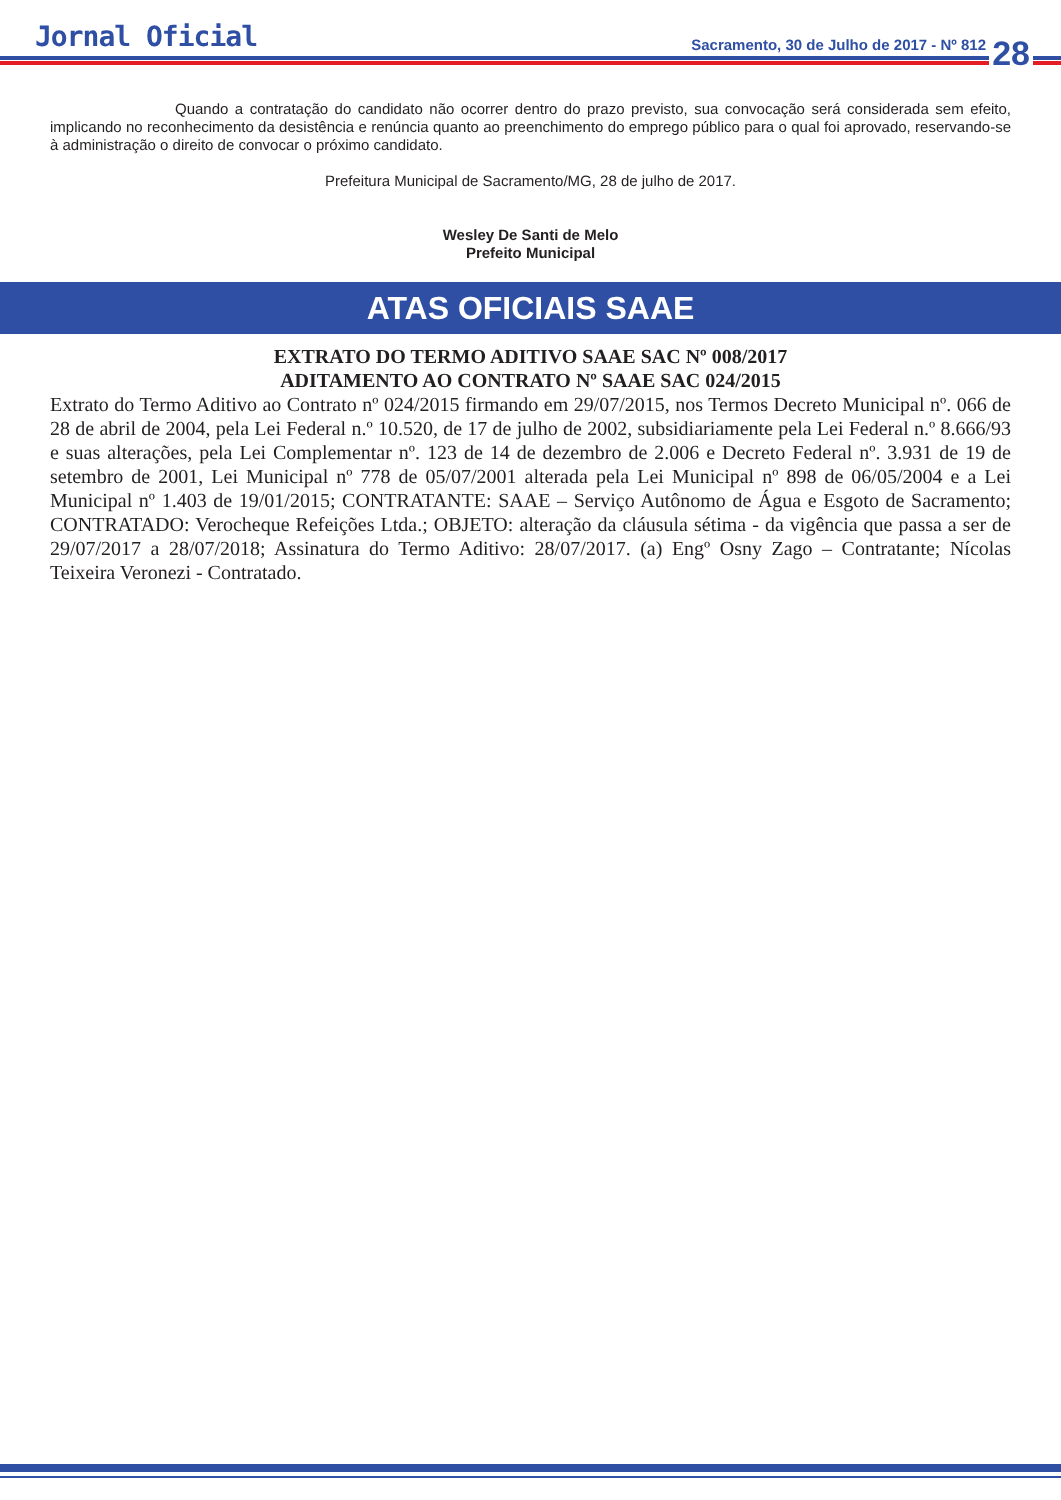Jornal Oficial
Sacramento, 30 de Julho de 2017 - Nº 812
28
Quando a contratação do candidato não ocorrer dentro do prazo previsto, sua convocação será considerada sem efeito, implicando no reconhecimento da desistência e renúncia quanto ao preenchimento do emprego público para o qual foi aprovado, reservando-se à administração o direito de convocar o próximo candidato.
Prefeitura Municipal de Sacramento/MG, 28 de julho de 2017.
Wesley De Santi de Melo
Prefeito Municipal
ATAS OFICIAIS SAAE
EXTRATO DO TERMO ADITIVO SAAE SAC Nº 008/2017
ADITAMENTO AO CONTRATO Nº SAAE SAC 024/2015
Extrato do Termo Aditivo ao Contrato nº 024/2015 firmando em 29/07/2015, nos Termos Decreto Municipal nº. 066 de 28 de abril de 2004, pela Lei Federal n.º 10.520, de 17 de julho de 2002, subsidiariamente pela Lei Federal n.º 8.666/93 e suas alterações, pela Lei Complementar nº. 123 de 14 de dezembro de 2.006 e Decreto Federal nº. 3.931 de 19 de setembro de 2001, Lei Municipal nº 778 de 05/07/2001 alterada pela Lei Municipal nº 898 de 06/05/2004 e a Lei Municipal nº 1.403 de 19/01/2015; CONTRATANTE: SAAE – Serviço Autônomo de Água e Esgoto de Sacramento; CONTRATADO: Verocheque Refeições Ltda.; OBJETO: alteração da cláusula sétima - da vigência que passa a ser de 29/07/2017 a 28/07/2018; Assinatura do Termo Aditivo: 28/07/2017. (a) Engº Osny Zago – Contratante; Nícolas Teixeira Veronezi - Contratado.